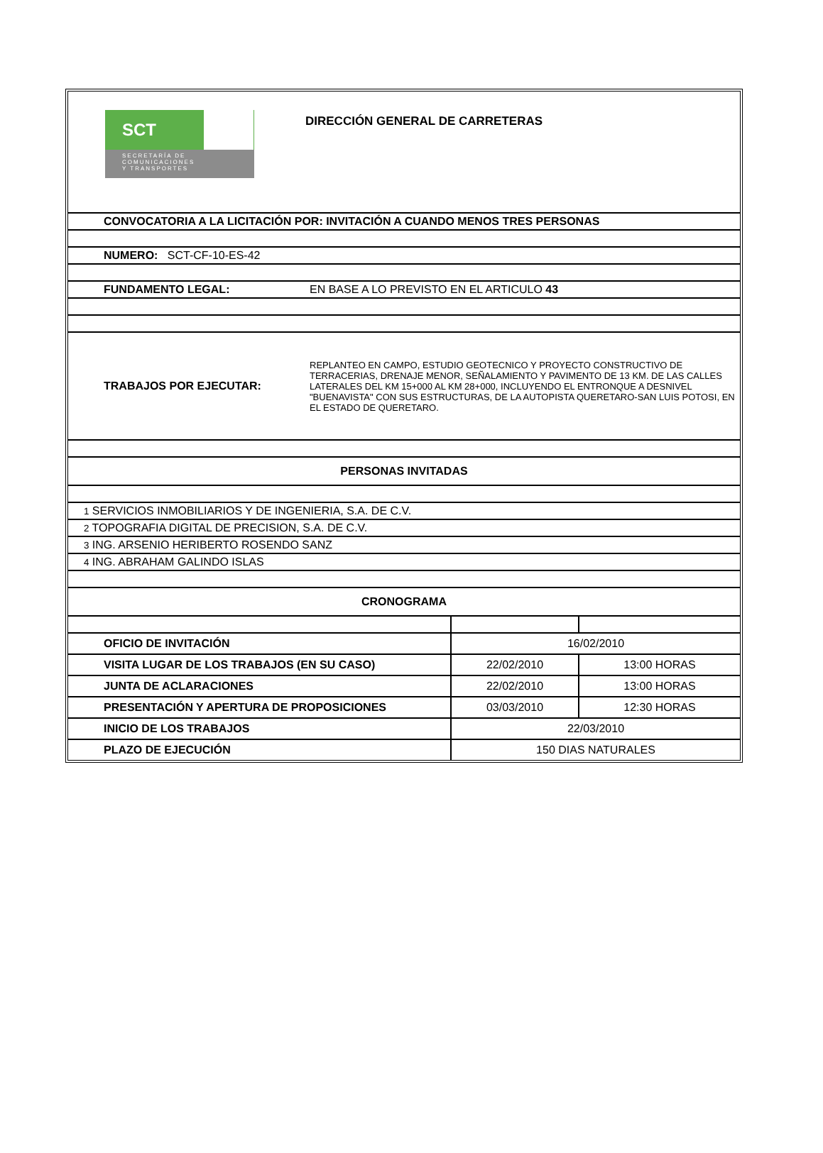| SCT SECRETARÍA DE COMUNICACIONES Y TRANSPORTES DIRECCIÓN GENERAL DE CARRETERAS |
| CONVOCATORIA A LA LICITACIÓN POR: INVITACIÓN A CUANDO MENOS TRES PERSONAS |
| NUMERO: SCT-CF-10-ES-42 |
| FUNDAMENTO LEGAL: EN BASE A LO PREVISTO EN EL ARTICULO 43 |
| TRABAJOS POR EJECUTAR: REPLANTEO EN CAMPO, ESTUDIO GEOTECNICO Y PROYECTO CONSTRUCTIVO DE TERRACERIAS, DRENAJE MENOR, SEÑALAMIENTO Y PAVIMENTO DE 13 KM. DE LAS CALLES LATERALES DEL KM 15+000 AL KM 28+000, INCLUYENDO EL ENTRONQUE A DESNIVEL "BUENAVISTA" CON SUS ESTRUCTURAS, DE LA AUTOPISTA QUERETARO-SAN LUIS POTOSI, EN EL ESTADO DE QUERETARO. |
| PERSONAS INVITADAS |
| 1 SERVICIOS INMOBILIARIOS Y DE INGENIERIA, S.A. DE C.V. |
| 2 TOPOGRAFIA DIGITAL DE PRECISION, S.A. DE C.V. |
| 3 ING. ARSENIO HERIBERTO ROSENDO SANZ |
| 4 ING. ABRAHAM GALINDO ISLAS |
| CRONOGRAMA |
| OFICIO DE INVITACIÓN | 16/02/2010 | |
| VISITA LUGAR DE LOS TRABAJOS (EN SU CASO) | 22/02/2010 | 13:00 HORAS |
| JUNTA DE ACLARACIONES | 22/02/2010 | 13:00 HORAS |
| PRESENTACIÓN Y APERTURA DE PROPOSICIONES | 03/03/2010 | 12:30 HORAS |
| INICIO DE LOS TRABAJOS | 22/03/2010 | |
| PLAZO DE EJECUCIÓN | 150 DIAS NATURALES | |